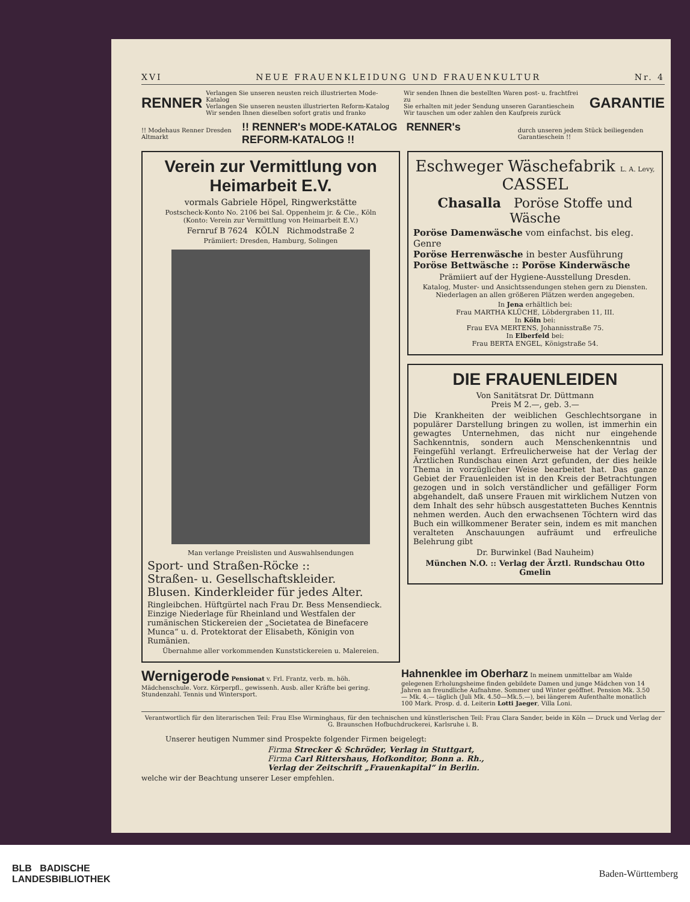XVI NEUE FRAUENKLEIDUNG UND FRAUENKULTUR Nr. 4
RENNER Verlangen Sie unseren neusten reich illustrierten Mode-Katalog
Verlangen Sie unseren neusten illustrierten Reform-Katalog
Wir senden Ihnen dieselben sofort gratis und franko Wir senden Ihnen die bestellten Waren post- u. frachtfrei zu
Sie erhalten mit jeder Sendung unseren Garantieschein
Wir tauschen um oder zahlen den Kaufpreis zurück GARANTIE
!! Modehaus Renner Dresden Altmarkt!! RENNER's MODE-KATALOG RENNER's REFORM-KATALOG !! durch unseren jedem Stück beiliegenden Garantieschein !!
Verein zur Vermittlung von Heimarbeit E.V.
vormals Gabriele Höpel, Ringwerkstätte
Postscheck-Konto No. 2106 bei Sal. Oppenheim jr. & Cie., Köln
(Konto: Verein zur Vermittlung von Heimarbeit E.V.)
Fernruf B 7624 KÖLN Richmodstraße 2
Prämiiert: Dresden, Hamburg, Solingen
Man verlange Preislisten und Auswahlsendungen
Sport- und Straßen-Röcke ::
Straßen- u. Gesellschaftskleider.
Blusen. Kinderkleider für jedes Alter.
Ringleibchen. Hüftgürtel nach Frau Dr. Bess Mensendieck. Einzige Niederlage für Rheinland und Westfalen der rumänischen Stickereien der „Societatea de Binefacere Munca“ u. d. Protektorat der Elisabeth, Königin von Rumänien.
Übernahme aller vorkommenden Kunststickereien u. Malereien.
Eschweger Wäschefabrik L. A. Levy,
CASSEL
Chasalla Poröse Stoffe und Wäsche
Poröse Damenwäsche vom einfachst. bis eleg. Genre
Poröse Herrenwäsche in bester Ausführung
Poröse Bettwäsche :: Poröse Kinderwäsche
Prämiiert auf der Hygiene-Ausstellung Dresden.
Katalog, Muster- und Ansichtssendungen stehen gern zu Diensten. Niederlagen an allen größeren Plätzen werden angegeben.
In Jena erhältlich bei:
Frau MARTHA KLÜCHE, Löbdergraben 11, III.
In Köln bei:
Frau EVA MERTENS, Johannisstraße 75.
In Elberfeld bei:
Frau BERTA ENGEL, Königstraße 54.
DIE FRAUENLEIDEN
Von Sanitätsrat Dr. Düttmann
Preis M 2.—, geb. 3.—
Die Krankheiten der weiblichen Geschlechtsorgane in populärer Darstellung bringen zu wollen, ist immerhin ein gewagtes Unternehmen, das nicht nur eingehende Sachkenntnis, sondern auch Menschenkenntnis und Feingefühl verlangt. Erfreulicherweise hat der Verlag der Ärztlichen Rundschau einen Arzt gefunden, der dies heikle Thema in vorzüglicher Weise bearbeitet hat. Das ganze Gebiet der Frauenleiden ist in den Kreis der Betrachtungen gezogen und in solch verständlicher und gefälliger Form abgehandelt, daß unsere Frauen mit wirklichem Nutzen von dem Inhalt des sehr hübsch ausgestatteten Buches Kenntnis nehmen werden. Auch den erwachsenen Töchtern wird das Buch ein willkommener Berater sein, indem es mit manchen veralteten Anschauungen aufräumt und erfreuliche Belehrung gibt
Dr. Burwinkel (Bad Nauheim)
München N.O. :: Verlag der Ärztl. Rundschau Otto Gmelin
Wernigerode Pensionat v. Frl. Frantz, verb. m. höh. Mädchenschule. Vorz. Körperpfl., gewissenh. Ausb. aller Kräfte bei gering. Stundenzahl. Tennis und Wintersport.
Hahnenklee im Oberharz In meinem unmittelbar am Walde gelegenen Erholungsheime finden gebildete Damen und junge Mädchen von 14 Jahren an freundliche Aufnahme. Sommer und Winter geöffnet. Pension Mk. 3.50 — Mk. 4.— täglich (Juli Mk. 4.50—Mk.5.—), bei längerem Aufenthalte monatlich 100 Mark. Prosp. d. d. Leiterin Lotti Jaeger, Villa Loni.
Verantwortlich für den literarischen Teil: Frau Else Wirminghaus, für den technischen und künstlerischen Teil: Frau Clara Sander, beide in Köln — Druck und Verlag der G. Braunschen Hofbuchdruckerei, Karlsruhe i. B.
Unserer heutigen Nummer sind Prospekte folgender Firmen beigelegt:
Firma Strecker & Schröder, Verlag in Stuttgart,
Firma Carl Rittershaus, Hofkonditor, Bonn a. Rh.,
Verlag der Zeitschrift „Frauenkapital“ in Berlin.
welche wir der Beachtung unserer Leser empfehlen.
BLB BADISCHE
LANDESBIBLIOTHEK Baden-Württemberg